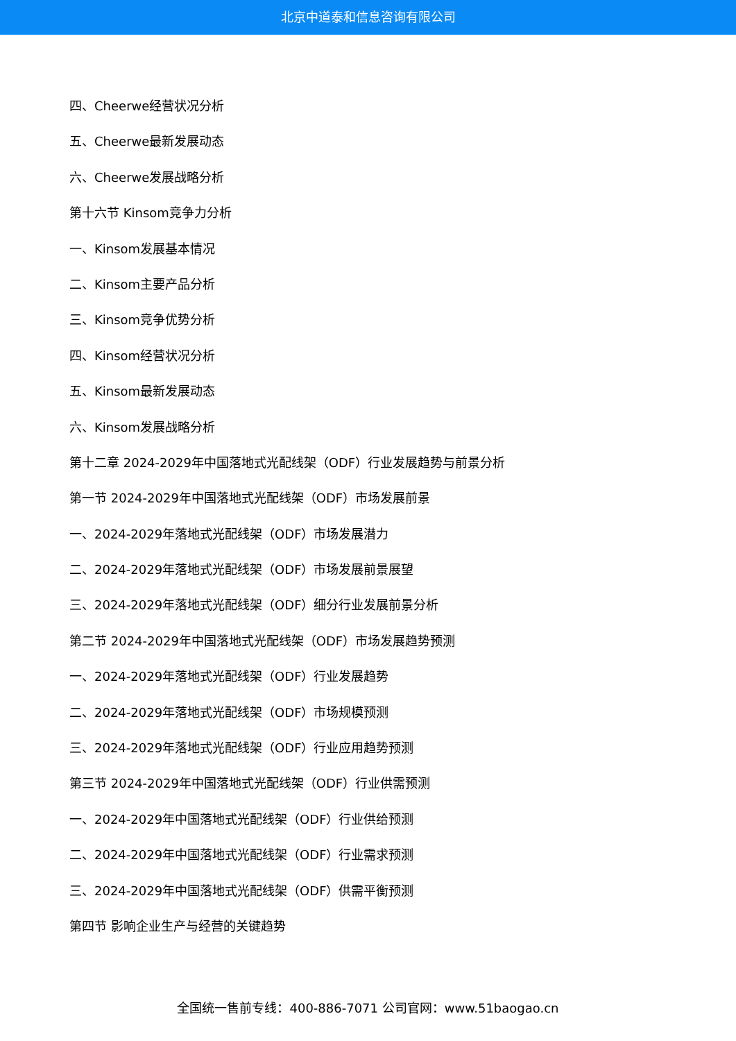北京中道泰和信息咨询有限公司
四、Cheerwe经营状况分析
五、Cheerwe最新发展动态
六、Cheerwe发展战略分析
第十六节 Kinsom竞争力分析
一、Kinsom发展基本情况
二、Kinsom主要产品分析
三、Kinsom竞争优势分析
四、Kinsom经营状况分析
五、Kinsom最新发展动态
六、Kinsom发展战略分析
第十二章 2024-2029年中国落地式光配线架（ODF）行业发展趋势与前景分析
第一节 2024-2029年中国落地式光配线架（ODF）市场发展前景
一、2024-2029年落地式光配线架（ODF）市场发展潜力
二、2024-2029年落地式光配线架（ODF）市场发展前景展望
三、2024-2029年落地式光配线架（ODF）细分行业发展前景分析
第二节 2024-2029年中国落地式光配线架（ODF）市场发展趋势预测
一、2024-2029年落地式光配线架（ODF）行业发展趋势
二、2024-2029年落地式光配线架（ODF）市场规模预测
三、2024-2029年落地式光配线架（ODF）行业应用趋势预测
第三节 2024-2029年中国落地式光配线架（ODF）行业供需预测
一、2024-2029年中国落地式光配线架（ODF）行业供给预测
二、2024-2029年中国落地式光配线架（ODF）行业需求预测
三、2024-2029年中国落地式光配线架（ODF）供需平衡预测
第四节 影响企业生产与经营的关键趋势
全国统一售前专线：400-886-7071 公司官网：www.51baogao.cn